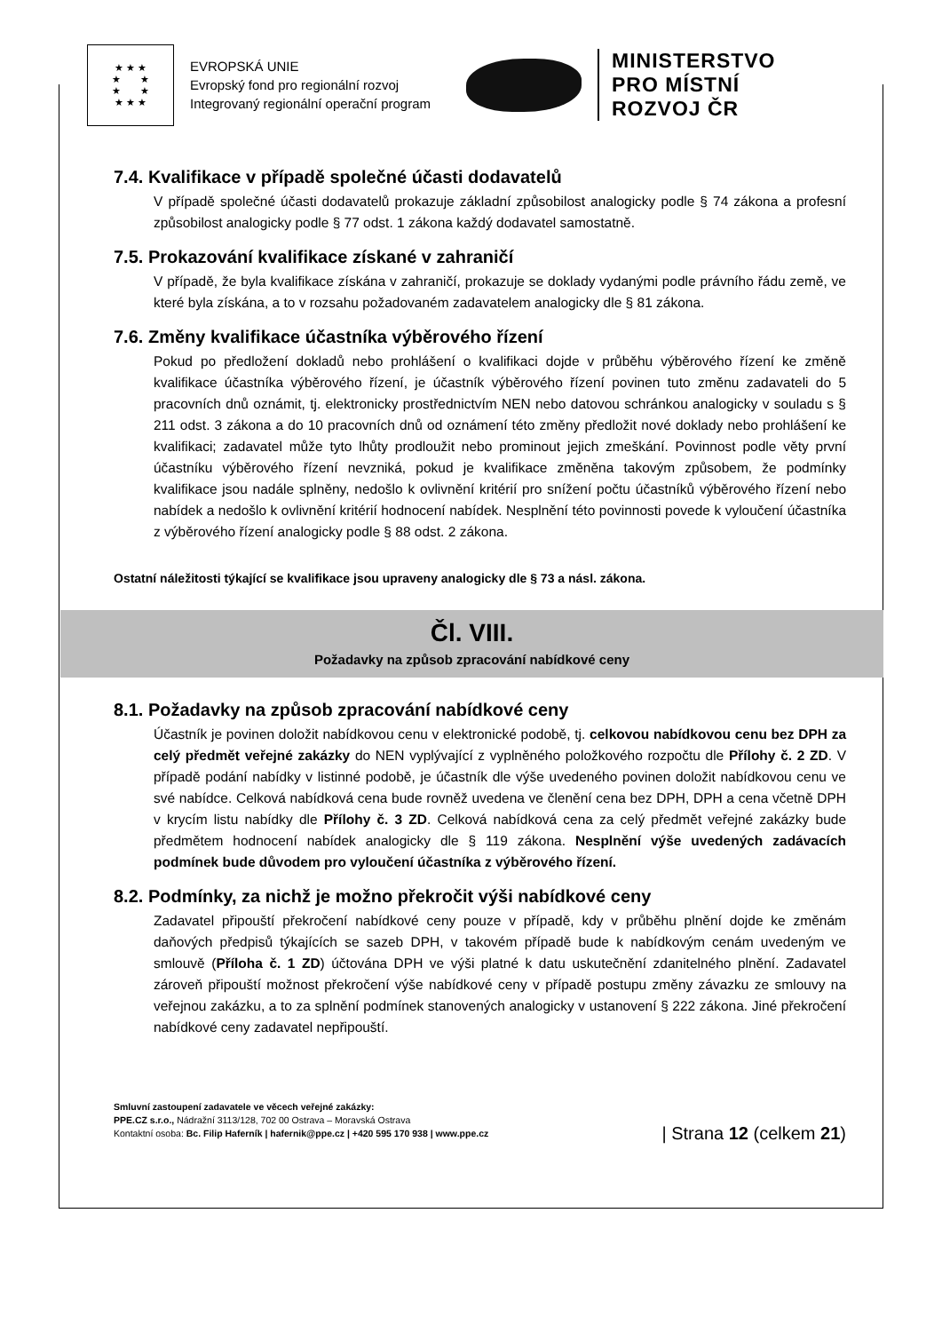★ ★ ★
★ ★
★ ★
★ ★ ★
EVROPSKÁ UNIE
Evropský fond pro regionální rozvoj
Integrovaný regionální operační program
MINISTERSTVO
PRO MÍSTNÍ
ROZVOJ ČR
7.4. Kvalifikace v případě společné účasti dodavatelů
V případě společné účasti dodavatelů prokazuje základní způsobilost analogicky podle § 74 zákona a profesní způsobilost analogicky podle § 77 odst. 1 zákona každý dodavatel samostatně.
7.5. Prokazování kvalifikace získané v zahraničí
V případě, že byla kvalifikace získána v zahraničí, prokazuje se doklady vydanými podle právního řádu země, ve které byla získána, a to v rozsahu požadovaném zadavatelem analogicky dle § 81 zákona.
7.6. Změny kvalifikace účastníka výběrového řízení
Pokud po předložení dokladů nebo prohlášení o kvalifikaci dojde v průběhu výběrového řízení ke změně kvalifikace účastníka výběrového řízení, je účastník výběrového řízení povinen tuto změnu zadavateli do 5 pracovních dnů oznámit, tj. elektronicky prostřednictvím NEN nebo datovou schránkou analogicky v souladu s § 211 odst. 3 zákona a do 10 pracovních dnů od oznámení této změny předložit nové doklady nebo prohlášení ke kvalifikaci; zadavatel může tyto lhůty prodloužit nebo prominout jejich zmeškání. Povinnost podle věty první účastníku výběrového řízení nevzniká, pokud je kvalifikace změněna takovým způsobem, že podmínky kvalifikace jsou nadále splněny, nedošlo k ovlivnění kritérií pro snížení počtu účastníků výběrového řízení nebo nabídek a nedošlo k ovlivnění kritérií hodnocení nabídek. Nesplnění této povinnosti povede k vyloučení účastníka z výběrového řízení analogicky podle § 88 odst. 2 zákona.
Ostatní náležitosti týkající se kvalifikace jsou upraveny analogicky dle § 73 a násl. zákona.
Čl. VIII.
Požadavky na způsob zpracování nabídkové ceny
8.1. Požadavky na způsob zpracování nabídkové ceny
Účastník je povinen doložit nabídkovou cenu v elektronické podobě, tj. celkovou nabídkovou cenu bez DPH za celý předmět veřejné zakázky do NEN vyplývající z vyplněného položkového rozpočtu dle Přílohy č. 2 ZD. V případě podání nabídky v listinné podobě, je účastník dle výše uvedeného povinen doložit nabídkovou cenu ve své nabídce. Celková nabídková cena bude rovněž uvedena ve členění cena bez DPH, DPH a cena včetně DPH v krycím listu nabídky dle Přílohy č. 3 ZD. Celková nabídková cena za celý předmět veřejné zakázky bude předmětem hodnocení nabídek analogicky dle § 119 zákona. Nesplnění výše uvedených zadávacích podmínek bude důvodem pro vyloučení účastníka z výběrového řízení.
8.2. Podmínky, za nichž je možno překročit výši nabídkové ceny
Zadavatel připouští překročení nabídkové ceny pouze v případě, kdy v průběhu plnění dojde ke změnám daňových předpisů týkajících se sazeb DPH, v takovém případě bude k nabídkovým cenám uvedeným ve smlouvě (Příloha č. 1 ZD) účtována DPH ve výši platné k datu uskutečnění zdanitelného plnění. Zadavatel zároveň připouští možnost překročení výše nabídkové ceny v případě postupu změny závazku ze smlouvy na veřejnou zakázku, a to za splnění podmínek stanovených analogicky v ustanovení § 222 zákona. Jiné překročení nabídkové ceny zadavatel nepřipouští.
Smluvní zastoupení zadavatele ve věcech veřejné zakázky:
PPE.CZ s.r.o., Nádražní 3113/128, 702 00 Ostrava – Moravská Ostrava
Kontaktní osoba: Bc. Filip Haferník | hafernik@ppe.cz | +420 595 170 938 | www.ppe.cz
| Strana 12 (celkem 21)